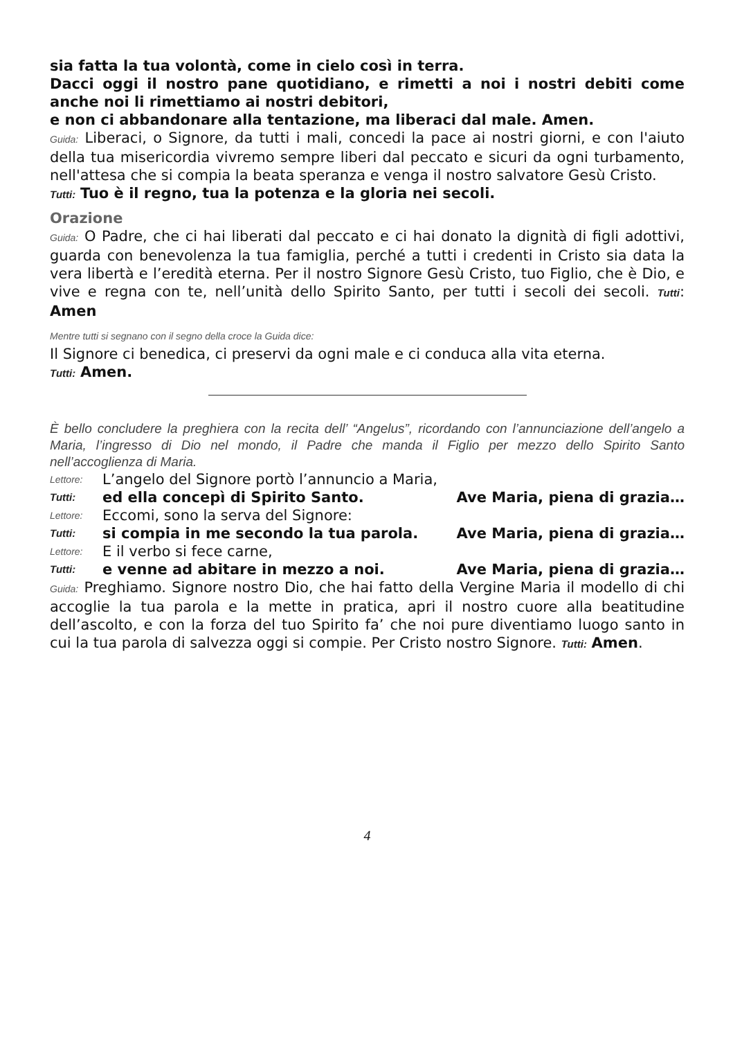sia fatta la tua volontà, come in cielo così in terra.
Dacci oggi il nostro pane quotidiano, e rimetti a noi i nostri debiti come anche noi li rimettiamo ai nostri debitori,
e non ci abbandonare alla tentazione, ma liberaci dal male. Amen.
Guida: Liberaci, o Signore, da tutti i mali, concedi la pace ai nostri giorni, e con l'aiuto della tua misericordia vivremo sempre liberi dal peccato e sicuri da ogni turbamento, nell'attesa che si compia la beata speranza e venga il nostro salvatore Gesù Cristo.
Tutti: Tuo è il regno, tua la potenza e la gloria nei secoli.
Orazione
Guida: O Padre, che ci hai liberati dal peccato e ci hai donato la dignità di figli adottivi, guarda con benevolenza la tua famiglia, perché a tutti i credenti in Cristo sia data la vera libertà e l’eredità eterna. Per il nostro Signore Gesù Cristo, tuo Figlio, che è Dio, e vive e regna con te, nell’unità dello Spirito Santo, per tutti i secoli dei secoli. Tutti: Amen
Mentre tutti si segnano con il segno della croce la Guida dice:
Il Signore ci benedica, ci preservi da ogni male e ci conduca alla vita eterna.
Tutti: Amen.
È bello concludere la preghiera con la recita dell’ “Angelus”, ricordando con l’annunciazione dell’angelo a Maria, l’ingresso di Dio nel mondo, il Padre che manda il Figlio per mezzo dello Spirito Santo nell’accoglienza di Maria.
Lettore: L’angelo del Signore portò l’annuncio a Maria,
Tutti: ed ella concepì di Spirito Santo. Ave Maria, piena di grazia…
Lettore: Eccomi, sono la serva del Signore:
Tutti: si compia in me secondo la tua parola. Ave Maria, piena di grazia…
Lettore: E il verbo si fece carne,
Tutti: e venne ad abitare in mezzo a noi. Ave Maria, piena di grazia…
Guida: Preghiamo. Signore nostro Dio, che hai fatto della Vergine Maria il modello di chi accoglie la tua parola e la mette in pratica, apri il nostro cuore alla beatitudine dell’ascolto, e con la forza del tuo Spirito fa’ che noi pure diventiamo luogo santo in cui la tua parola di salvezza oggi si compie. Per Cristo nostro Signore. Tutti: Amen.
4